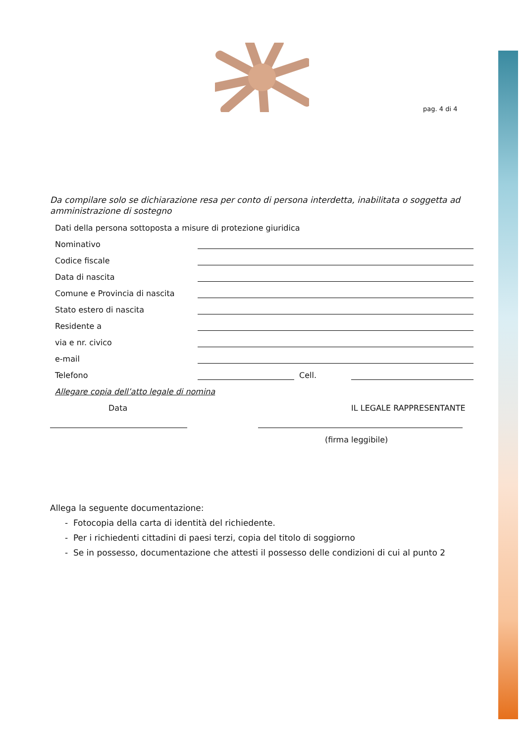pag. 4 di 4
Da compilare solo se dichiarazione resa per conto di persona interdetta, inabilitata o soggetta ad amministrazione di sostegno
Dati della persona sottoposta a misure di protezione giuridica
Nominativo
Codice fiscale
Data di nascita
Comune e Provincia di nascita
Stato estero di nascita
Residente a
via e nr. civico
e-mail
Telefono Cell.
Allegare copia dell’atto legale di nomina
Data IL LEGALE RAPPRESENTANTE
(firma leggibile)
Allega la seguente documentazione:
- Fotocopia della carta di identità del richiedente.
- Per i richiedenti cittadini di paesi terzi, copia del titolo di soggiorno
- Se in possesso, documentazione che attesti il possesso delle condizioni di cui al punto 2